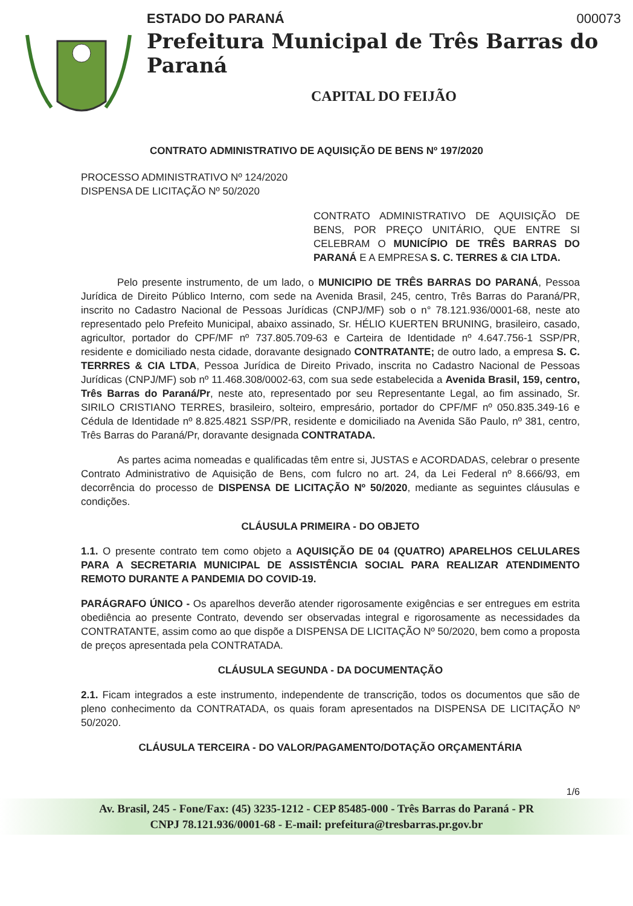ESTADO DO PARANÁ 000073
Prefeitura Municipal de Três Barras do Paraná
CAPITAL DO FEIJÃO
CONTRATO ADMINISTRATIVO DE AQUISIÇÃO DE BENS Nº 197/2020
PROCESSO ADMINISTRATIVO Nº 124/2020
DISPENSA DE LICITAÇÃO Nº 50/2020
CONTRATO ADMINISTRATIVO DE AQUISIÇÃO DE BENS, POR PREÇO UNITÁRIO, QUE ENTRE SI CELEBRAM O MUNICÍPIO DE TRÊS BARRAS DO PARANÁ E A EMPRESA S. C. TERRES & CIA LTDA.
Pelo presente instrumento, de um lado, o MUNICIPIO DE TRÊS BARRAS DO PARANÁ, Pessoa Jurídica de Direito Público Interno, com sede na Avenida Brasil, 245, centro, Três Barras do Paraná/PR, inscrito no Cadastro Nacional de Pessoas Jurídicas (CNPJ/MF) sob o n° 78.121.936/0001-68, neste ato representado pelo Prefeito Municipal, abaixo assinado, Sr. HÉLIO KUERTEN BRUNING, brasileiro, casado, agricultor, portador do CPF/MF nº 737.805.709-63 e Carteira de Identidade nº 4.647.756-1 SSP/PR, residente e domiciliado nesta cidade, doravante designado CONTRATANTE; de outro lado, a empresa S. C. TERRRES & CIA LTDA, Pessoa Jurídica de Direito Privado, inscrita no Cadastro Nacional de Pessoas Jurídicas (CNPJ/MF) sob nº 11.468.308/0002-63, com sua sede estabelecida a Avenida Brasil, 159, centro, Três Barras do Paraná/Pr, neste ato, representado por seu Representante Legal, ao fim assinado, Sr. SIRILO CRISTIANO TERRES, brasileiro, solteiro, empresário, portador do CPF/MF nº 050.835.349-16 e Cédula de Identidade nº 8.825.4821 SSP/PR, residente e domiciliado na Avenida São Paulo, nº 381, centro, Três Barras do Paraná/Pr, doravante designada CONTRATADA.
As partes acima nomeadas e qualificadas têm entre si, JUSTAS e ACORDADAS, celebrar o presente Contrato Administrativo de Aquisição de Bens, com fulcro no art. 24, da Lei Federal nº 8.666/93, em decorrência do processo de DISPENSA DE LICITAÇÃO Nº 50/2020, mediante as seguintes cláusulas e condições.
CLÁUSULA PRIMEIRA - DO OBJETO
1.1. O presente contrato tem como objeto a AQUISIÇÃO DE 04 (QUATRO) APARELHOS CELULARES PARA A SECRETARIA MUNICIPAL DE ASSISTÊNCIA SOCIAL PARA REALIZAR ATENDIMENTO REMOTO DURANTE A PANDEMIA DO COVID-19.
PARÁGRAFO ÚNICO - Os aparelhos deverão atender rigorosamente exigências e ser entregues em estrita obediência ao presente Contrato, devendo ser observadas integral e rigorosamente as necessidades da CONTRATANTE, assim como ao que dispõe a DISPENSA DE LICITAÇÃO Nº 50/2020, bem como a proposta de preços apresentada pela CONTRATADA.
CLÁUSULA SEGUNDA - DA DOCUMENTAÇÃO
2.1. Ficam integrados a este instrumento, independente de transcrição, todos os documentos que são de pleno conhecimento da CONTRATADA, os quais foram apresentados na DISPENSA DE LICITAÇÃO Nº 50/2020.
CLÁUSULA TERCEIRA - DO VALOR/PAGAMENTO/DOTAÇÃO ORÇAMENTÁRIA
1/6
Av. Brasil, 245 - Fone/Fax: (45) 3235-1212 - CEP 85485-000 - Três Barras do Paraná - PR
CNPJ 78.121.936/0001-68 - E-mail: prefeitura@tresbarras.pr.gov.br